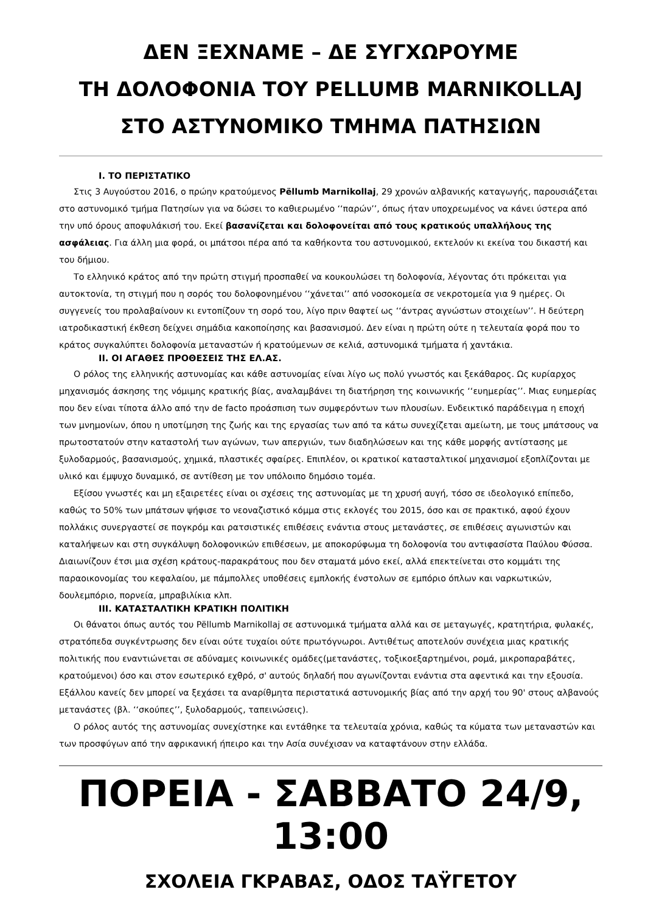ΔΕΝ ΞΕΧΝΑΜΕ – ΔΕ ΣΥΓΧΩΡΟΥΜΕ
ΤΗ ΔΟΛΟΦΟΝΙΑ ΤΟΥ PELLUMB MARNIKOLLAJ
ΣΤΟ ΑΣΤΥΝΟΜΙΚΟ ΤΜΗΜΑ ΠΑΤΗΣΙΩΝ
I. ΤΟ ΠΕΡΙΣΤΑΤΙΚΟ
Στις 3 Αυγούστου 2016, ο πρώην κρατούμενος Pëllumb Marnikollaj, 29 χρονών αλβανικής καταγωγής, παρουσιάζεται στο αστυνομικό τμήμα Πατησίων για να δώσει το καθιερωμένο ‘‘παρών’’, όπως ήταν υποχρεωμένος να κάνει ύστερα από την υπό όρους αποφυλάκισή του. Εκεί βασανίζεται και δολοφονείται από τους κρατικούς υπαλλήλους της ασφάλειας. Για άλλη μια φορά, οι μπάτσοι πέρα από τα καθήκοντα του αστυνομικού, εκτελούν κι εκείνα του δικαστή και του δήμιου.
Το ελληνικό κράτος από την πρώτη στιγμή προσπαθεί να κουκουλώσει τη δολοφονία, λέγοντας ότι πρόκειται για αυτοκτονία, τη στιγμή που η σορός του δολοφονημένου ‘‘χάνεται’’ από νοσοκομεία σε νεκροτομεία για 9 ημέρες. Οι συγγενείς του προλαβαίνουν κι εντοπίζουν τη σορό του, λίγο πριν θαφτεί ως ‘‘άντρας αγνώστων στοιχείων’’. Η δεύτερη ιατροδικαστική έκθεση δείχνει σημάδια κακοποίησης και βασανισμού. Δεν είναι η πρώτη ούτε η τελευταία φορά που το κράτος συγκαλύπτει δολοφονία μεταναστών ή κρατούμενων σε κελιά, αστυνομικά τμήματα ή χαντάκια.
II. ΟΙ ΑΓΑΘΕΣ ΠΡΟΘΕΣΕΙΣ ΤΗΣ ΕΛ.ΑΣ.
Ο ρόλος της ελληνικής αστυνομίας και κάθε αστυνομίας είναι λίγο ως πολύ γνωστός και ξεκάθαρος. Ως κυρίαρχος μηχανισμός άσκησης της νόμιμης κρατικής βίας, αναλαμβάνει τη διατήρηση της κοινωνικής ‘‘ευημερίας’’. Μιας ευημερίας που δεν είναι τίποτα άλλο από την de facto προάσπιση των συμφερόντων των πλουσίων. Ενδεικτικό παράδειγμα η εποχή των μνημονίων, όπου η υποτίμηση της ζωής και της εργασίας των από τα κάτω συνεχίζεται αμείωτη, με τους μπάτσους να πρωτοστατούν στην καταστολή των αγώνων, των απεργιών, των διαδηλώσεων και της κάθε μορφής αντίστασης με ξυλοδαρμούς, βασανισμούς, χημικά, πλαστικές σφαίρες. Επιπλέον, οι κρατικοί κατασταλτικοί μηχανισμοί εξοπλίζονται με υλικό και έμψυχο δυναμικό, σε αντίθεση με τον υπόλοιπο δημόσιο τομέα.
Εξίσου γνωστές και μη εξαιρετέες είναι οι σχέσεις της αστυνομίας με τη χρυσή αυγή, τόσο σε ιδεολογικό επίπεδο, καθώς το 50% των μπάτσων ψήφισε το νεοναζιστικό κόμμα στις εκλογές του 2015, όσο και σε πρακτικό, αφού έχουν πολλάκις συνεργαστεί σε πογκρόμ και ρατσιστικές επιθέσεις ενάντια στους μετανάστες, σε επιθέσεις αγωνιστών και καταλήψεων και στη συγκάλυψη δολοφονικών επιθέσεων, με αποκορύφωμα τη δολοφονία του αντιφασίστα Παύλου Φύσσα. Διαιωνίζουν έτσι μια σχέση κράτους-παρακράτους που δεν σταματά μόνο εκεί, αλλά επεκτείνεται στο κομμάτι της παραοικονομίας του κεφαλαίου, με πάμπολλες υποθέσεις εμπλοκής ένστολων σε εμπόριο όπλων και ναρκωτικών, δουλεμπόριο, πορνεία, μπραβιλίκια κλπ.
III. ΚΑΤΑΣΤΑΛΤΙΚΗ ΚΡΑΤΙΚΗ ΠΟΛΙΤΙΚΗ
Οι θάνατοι όπως αυτός του Pëllumb Marnikollaj σε αστυνομικά τμήματα αλλά και σε μεταγωγές, κρατητήρια, φυλακές, στρατόπεδα συγκέντρωσης δεν είναι ούτε τυχαίοι ούτε πρωτόγνωροι. Αντιθέτως αποτελούν συνέχεια μιας κρατικής πολιτικής που εναντιώνεται σε αδύναμες κοινωνικές ομάδες(μετανάστες, τοξικοεξαρτημένοι, ρομά, μικροπαραβάτες, κρατούμενοι) όσο και στον εσωτερικό εχθρό, σ' αυτούς δηλαδή που αγωνίζονται ενάντια στα αφεντικά και την εξουσία. Εξάλλου κανείς δεν μπορεί να ξεχάσει τα αναρίθμητα περιστατικά αστυνομικής βίας από την αρχή του 90' στους αλβανούς μετανάστες (βλ. ‘‘σκούπες’’, ξυλοδαρμούς, ταπεινώσεις).
Ο ρόλος αυτός της αστυνομίας συνεχίστηκε και εντάθηκε τα τελευταία χρόνια, καθώς τα κύματα των μεταναστών και των προσφύγων από την αφρικανική ήπειρο και την Ασία συνέχισαν να καταφτάνουν στην ελλάδα.
ΠΟΡΕΙΑ - ΣΑΒΒΑΤΟ 24/9, 13:00
ΣΧΟΛΕΙΑ ΓΚΡΑΒΑΣ, ΟΔΟΣ ΤΑΫΓΕΤΟΥ